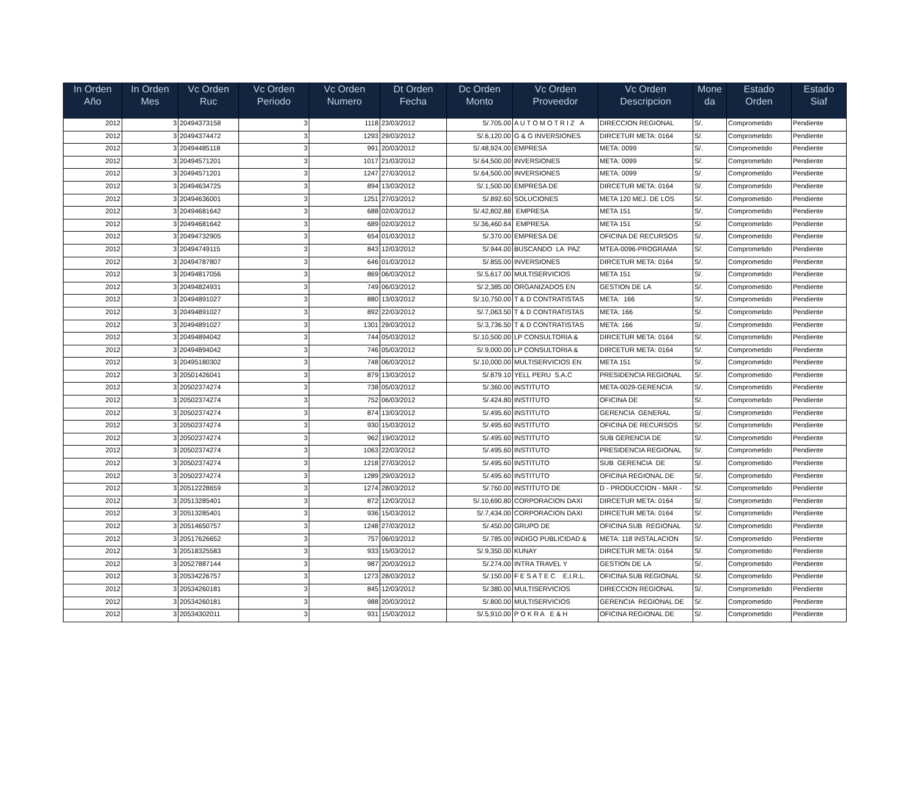| In Orden Año | In Orden Mes | Vc Orden Ruc | Vc Orden Periodo | Vc Orden Numero | Dt Orden Fecha | Dc Orden Monto | Vc Orden Proveedor | Vc Orden Descripcion | Mone da | Estado Orden | Estado Siaf |
| --- | --- | --- | --- | --- | --- | --- | --- | --- | --- | --- | --- |
| 2012 | 3 | 20494373158 | 3 | 1118 | 23/03/2012 | S/.705.00 | A U T O M O T R I Z A | DIRECCION REGIONAL | S/. | Comprometido | Pendiente |
| 2012 | 3 | 20494374472 | 3 | 1293 | 29/03/2012 | S/.6,120.00 | G & G INVERSIONES | DIRCETUR META: 0164 | S/. | Comprometido | Pendiente |
| 2012 | 3 | 20494485118 | 3 | 991 | 20/03/2012 | S/.48,924.00 | EMPRESA | META: 0099 | S/. | Comprometido | Pendiente |
| 2012 | 3 | 20494571201 | 3 | 1017 | 21/03/2012 | S/.64,500.00 | INVERSIONES | META: 0099 | S/. | Comprometido | Pendiente |
| 2012 | 3 | 20494571201 | 3 | 1247 | 27/03/2012 | S/.64,500.00 | INVERSIONES | META: 0099 | S/. | Comprometido | Pendiente |
| 2012 | 3 | 20494634725 | 3 | 894 | 13/03/2012 | S/.1,500.00 | EMPRESA DE | DIRCETUR META: 0164 | S/. | Comprometido | Pendiente |
| 2012 | 3 | 20494636001 | 3 | 1251 | 27/03/2012 | S/.892.60 | SOLUCIONES | META 120 MEJ. DE LOS | S/. | Comprometido | Pendiente |
| 2012 | 3 | 20494681642 | 3 | 688 | 02/03/2012 | S/.42,802.88 | EMPRESA | META 151 | S/. | Comprometido | Pendiente |
| 2012 | 3 | 20494681642 | 3 | 689 | 02/03/2012 | S/.36,460.64 | EMPRESA | META 151 | S/. | Comprometido | Pendiente |
| 2012 | 3 | 20494732905 | 3 | 654 | 01/03/2012 | S/.370.00 | EMPRESA DE | OFICINA DE RECURSOS | S/. | Comprometido | Pendiente |
| 2012 | 3 | 20494749115 | 3 | 843 | 12/03/2012 | S/.944.00 | BUSCANDO LA PAZ | MTEA-0096-PROGRAMA | S/. | Comprometido | Pendiente |
| 2012 | 3 | 20494787807 | 3 | 646 | 01/03/2012 | S/.855.00 | INVERSIONES | DIRCETUR META: 0164 | S/. | Comprometido | Pendiente |
| 2012 | 3 | 20494817056 | 3 | 869 | 06/03/2012 | S/.5,617.00 | MULTISERVICIOS | META 151 | S/. | Comprometido | Pendiente |
| 2012 | 3 | 20494824931 | 3 | 749 | 06/03/2012 | S/.2,385.00 | ORGANIZADOS EN | GESTION DE LA | S/. | Comprometido | Pendiente |
| 2012 | 3 | 20494891027 | 3 | 880 | 13/03/2012 | S/.10,750.00 | T & D CONTRATISTAS | META: 166 | S/. | Comprometido | Pendiente |
| 2012 | 3 | 20494891027 | 3 | 892 | 22/03/2012 | S/.7,063.50 | T & D CONTRATISTAS | META: 166 | S/. | Comprometido | Pendiente |
| 2012 | 3 | 20494891027 | 3 | 1301 | 29/03/2012 | S/.3,736.50 | T & D CONTRATISTAS | META: 166 | S/. | Comprometido | Pendiente |
| 2012 | 3 | 20494894042 | 3 | 744 | 05/03/2012 | S/.10,500.00 | LP CONSULTORIA & | DIRCETUR META: 0164 | S/. | Comprometido | Pendiente |
| 2012 | 3 | 20494894042 | 3 | 746 | 05/03/2012 | S/.9,000.00 | LP CONSULTORIA & | DIRCETUR META: 0164 | S/. | Comprometido | Pendiente |
| 2012 | 3 | 20495180302 | 3 | 748 | 06/03/2012 | S/.10,000.00 | MULTISERVICIOS EN | META 151 | S/. | Comprometido | Pendiente |
| 2012 | 3 | 20501426041 | 3 | 879 | 13/03/2012 | S/.879.10 | YELL PERU S.A.C | PRESIDENCIA REGIONAL | S/. | Comprometido | Pendiente |
| 2012 | 3 | 20502374274 | 3 | 738 | 05/03/2012 | S/.360.00 | INSTITUTO | META-0029-GERENCIA | S/. | Comprometido | Pendiente |
| 2012 | 3 | 20502374274 | 3 | 752 | 06/03/2012 | S/.424.80 | INSTITUTO | OFICINA DE | S/. | Comprometido | Pendiente |
| 2012 | 3 | 20502374274 | 3 | 874 | 13/03/2012 | S/.495.60 | INSTITUTO | GERENCIA GENERAL | S/. | Comprometido | Pendiente |
| 2012 | 3 | 20502374274 | 3 | 930 | 15/03/2012 | S/.495.60 | INSTITUTO | OFICINA DE RECURSOS | S/. | Comprometido | Pendiente |
| 2012 | 3 | 20502374274 | 3 | 962 | 19/03/2012 | S/.495.60 | INSTITUTO | SUB GERENCIA DE | S/. | Comprometido | Pendiente |
| 2012 | 3 | 20502374274 | 3 | 1063 | 22/03/2012 | S/.495.60 | INSTITUTO | PRESIDENCIA REGIONAL | S/. | Comprometido | Pendiente |
| 2012 | 3 | 20502374274 | 3 | 1218 | 27/03/2012 | S/.495.60 | INSTITUTO | SUB GERENCIA DE | S/. | Comprometido | Pendiente |
| 2012 | 3 | 20502374274 | 3 | 1289 | 29/03/2012 | S/.495.60 | INSTITUTO | OFICINA REGIONAL DE | S/. | Comprometido | Pendiente |
| 2012 | 3 | 20512228659 | 3 | 1274 | 28/03/2012 | S/.760.00 | INSTITUTO DE | D - PRODUCCION - MAR - | S/. | Comprometido | Pendiente |
| 2012 | 3 | 20513285401 | 3 | 872 | 12/03/2012 | S/.10,690.80 | CORPORACION DAXI | DIRCETUR META: 0164 | S/. | Comprometido | Pendiente |
| 2012 | 3 | 20513285401 | 3 | 936 | 15/03/2012 | S/.7,434.00 | CORPORACION DAXI | DIRCETUR META: 0164 | S/. | Comprometido | Pendiente |
| 2012 | 3 | 20514650757 | 3 | 1248 | 27/03/2012 | S/.450.00 | GRUPO DE | OFICINA SUB REGIONAL | S/. | Comprometido | Pendiente |
| 2012 | 3 | 20517626652 | 3 | 757 | 06/03/2012 | S/.785.00 | INDIGO PUBLICIDAD & | META: 118 INSTALACION | S/. | Comprometido | Pendiente |
| 2012 | 3 | 20518325583 | 3 | 933 | 15/03/2012 | S/.9,350.00 | KUNAY | DIRCETUR META: 0164 | S/. | Comprometido | Pendiente |
| 2012 | 3 | 20527887144 | 3 | 987 | 20/03/2012 | S/.274.00 | INTRA TRAVEL Y | GESTION DE LA | S/. | Comprometido | Pendiente |
| 2012 | 3 | 20534226757 | 3 | 1273 | 28/03/2012 | S/.150.00 | F E S A T E C E.I.R.L. | OFICINA SUB REGIONAL | S/. | Comprometido | Pendiente |
| 2012 | 3 | 20534260181 | 3 | 845 | 12/03/2012 | S/.380.00 | MULTISERVICIOS | DIRECCION REGIONAL | S/. | Comprometido | Pendiente |
| 2012 | 3 | 20534260181 | 3 | 988 | 20/03/2012 | S/.800.00 | MULTISERVICIOS | GERENCIA REGIONAL DE | S/. | Comprometido | Pendiente |
| 2012 | 3 | 20534302011 | 3 | 931 | 15/03/2012 | S/.5,910.00 | P O K R A E & H | OFICINA REGIONAL DE | S/. | Comprometido | Pendiente |